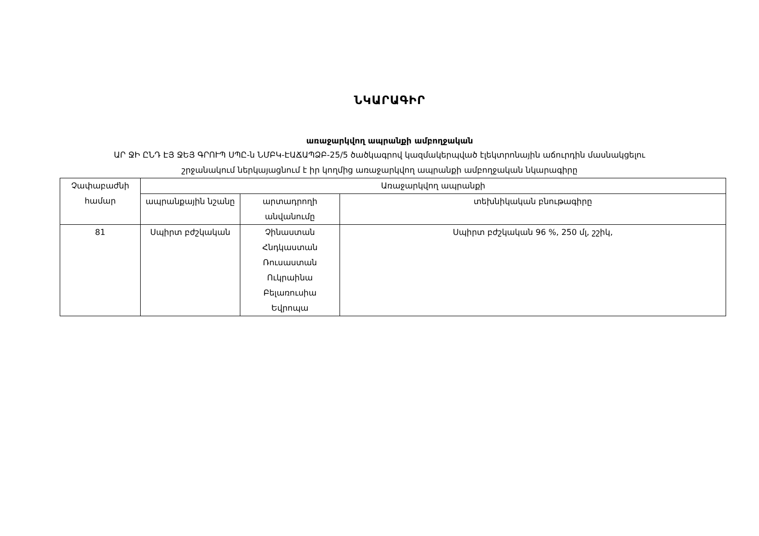ՆԿԱՐԱԳԻՐ
առաջարկվող ապրանքի ամբողջական
ԱՐ ՋԻ ԸՆԴ ԷՅ ՋԵՅ ԳՐՈՒՊ ՍՊԸ-ն ՆՄԲԿ-ԷԱՃԱՊՁԲ-25/5 ծածկագրով կազմակերպված էլեկտրոնային աճուրդին մասնակցելու
շրջանակում ներկայացնում է իր կողմից առաջարկվող ապրանքի ամբողջական նկարագիրը
| Չափաբաժնի համար | Առաջարկվող ապրանքի | | |
| --- | --- | --- | --- |
| | ապրանքային նշանը | արտադրողի անվանումը | տեխնիկական բնութագիրը |
| 81 | Սպիրտ բժշկական | Չինաստան Հնդկաստան Ռուսաստան Ուկրաինա Բելառուսիա Եվրոպա | Սպիրտ բժշկական 96 %, 250 մլ, շշիկ, |